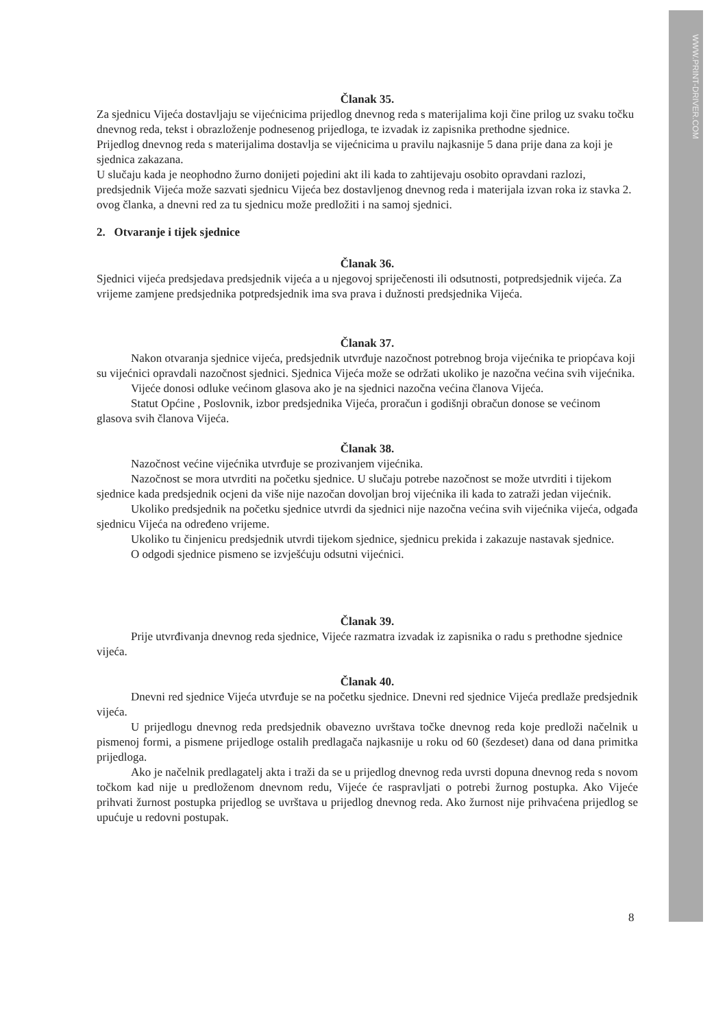WWW.PRINT-DRIVER.COM
Članak 35.
Za sjednicu Vijeća dostavljaju se vijećnicima prijedlog dnevnog reda s materijalima koji čine prilog uz svaku točku dnevnog reda, tekst i obrazloženje podnesenog prijedloga, te izvadak iz zapisnika prethodne sjednice.
Prijedlog dnevnog reda s materijalima dostavlja se vijećnicima u pravilu najkasnije 5 dana prije dana za koji je sjednica zakazana.
U slučaju kada je neophodno žurno donijeti pojedini akt ili kada to zahtijevaju osobito opravdani razlozi, predsjednik Vijeća može sazvati sjednicu Vijeća bez dostavljenog dnevnog reda i materijala izvan roka iz stavka 2. ovog članka, a dnevni red za tu sjednicu može predložiti i na samoj sjednici.
2. Otvaranje i tijek sjednice
Članak 36.
Sjednici vijeća predsjedava predsjednik vijeća a u njegovoj spriječenosti ili odsutnosti, potpredsjednik vijeća. Za vrijeme zamjene predsjednika potpredsjednik ima sva prava i dužnosti predsjednika Vijeća.
Članak 37.
Nakon otvaranja sjednice vijeća, predsjednik utvrđuje nazočnost potrebnog broja vijećnika te priopćava koji su vijećnici opravdali nazočnost sjednici. Sjednica Vijeća može se održati ukoliko je nazočna većina svih vijećnika.
Vijeće donosi odluke većinom glasova ako je na sjednici nazočna većina članova Vijeća.
Statut Općine , Poslovnik, izbor predsjednika Vijeća, proračun i godišnji obračun donose se većinom glasova svih članova Vijeća.
Članak 38.
Nazočnost većine vijećnika utvrđuje se prozivanjem vijećnika.
Nazočnost se mora utvrditi na početku sjednice. U slučaju potrebe nazočnost se može utvrditi i tijekom sjednice kada predsjednik ocjeni da više nije nazočan dovoljan broj vijećnika ili kada to zatraži jedan vijećnik.
Ukoliko predsjednik na početku sjednice utvrdi da sjednici nije nazočna većina svih vijećnika vijeća, odgađa sjednicu Vijeća na određeno vrijeme.
Ukoliko tu činjenicu predsjednik utvrdi tijekom sjednice, sjednicu prekida i zakazuje nastavak sjednice.
O odgodi sjednice pismeno se izvješćuju odsutni vijećnici.
Članak 39.
Prije utvrđivanja dnevnog reda sjednice, Vijeće razmatra izvadak iz zapisnika o radu s prethodne sjednice vijeća.
Članak 40.
Dnevni red sjednice Vijeća utvrđuje se na početku sjednice. Dnevni red sjednice Vijeća predlaže predsjednik vijeća.
U prijedlogu dnevnog reda predsjednik obavezno uvrštava točke dnevnog reda koje predloži načelnik u pismenoj formi, a pismene prijedloge ostalih predlagača najkasnije u roku od 60 (šezdeset) dana od dana primitka prijedloga.
Ako je načelnik predlagatelj akta i traži da se u prijedlog dnevnog reda uvrsti dopuna dnevnog reda s novom točkom kad nije u predloženom dnevnom redu, Vijeće će raspravljati o potrebi žurnog postupka. Ako Vijeće prihvati žurnost postupka prijedlog se uvrštava u prijedlog dnevnog reda. Ako žurnost nije prihvaćena prijedlog se upućuje u redovni postupak.
8